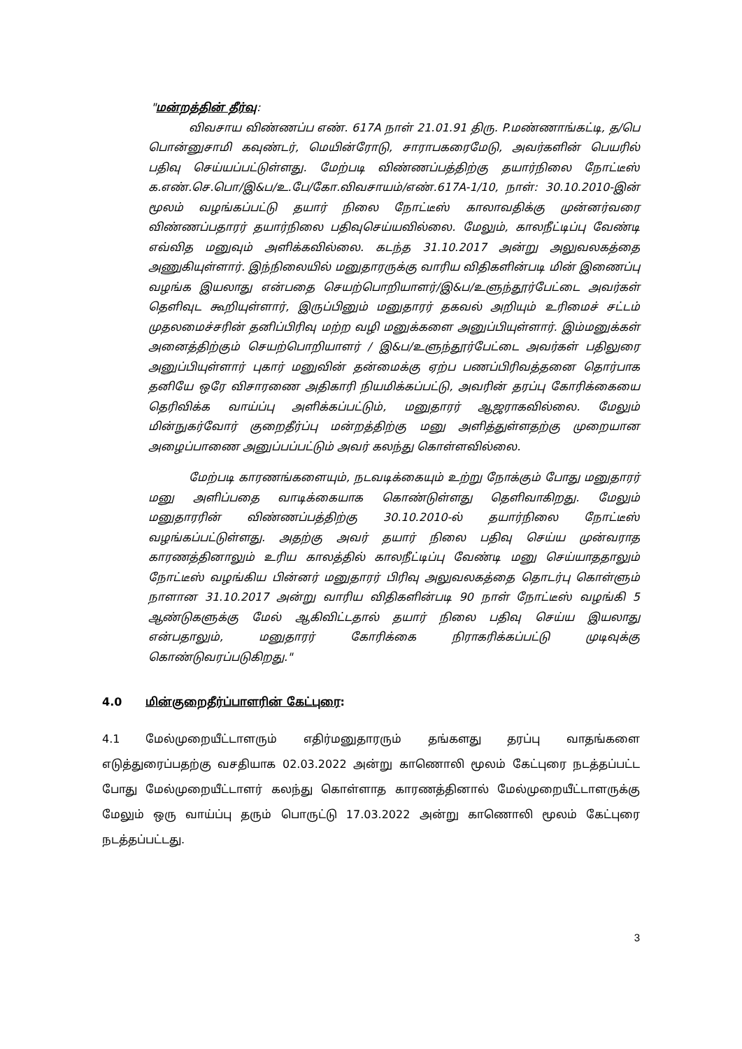"மன்றத்தின் தீர்வு:
விவசாய விண்ணப்ப எண். 617A நாள் 21.01.91 திரு. P.மண்ணாங்கட்டி, த/பெ பொன்னுசாமி கவுண்டர், மெயின்ரோடு, சாராபகரைமேடு, அவர்களின் பெயரில் பதிவு செய்யப்பட்டுள்ளது. மேற்படி விண்ணப்பத்திற்கு தயார்நிலை நோட்டீஸ் க.எண்.செ.பொ/இ&ப/உ.பே/கோ.விவசாயம்/எண்.617A-1/10, நாள்: 30.10.2010-இன் மூலம் வழங்கப்பட்டு தயார் நிலை நோட்டீஸ் காலாவதிக்கு முன்னர்வரை விண்ணப்பதாரர் தயார்நிலை பதிவுசெய்யவில்லை. மேலும், காலநீட்டிப்பு வேண்டி எவ்வித மனுவும் அளிக்கவில்லை. கடந்த 31.10.2017 அன்று அலுவலகத்தை அணுகியுள்ளார். இந்நிலையில் மனுதாரருக்கு வாரிய விதிகளின்படி மின் இணைப்பு வழங்க இயலாது என்பதை செயற்பொறியாளர்/இ&ப/உளுந்தூர்பேட்டை அவர்கள் தெளிவுட கூறியுள்ளார், இருப்பினும் மனுதாரர் தகவல் அறியும் உரிமைச் சட்டம் முதலமைச்சரின் தனிப்பிரிவு மற்ற வழி மனுக்களை அனுப்பியுள்ளார். இம்மனுக்கள் அனைத்திற்கும் செயற்பொறியாளர் / இ&ப/உளுந்தூர்பேட்டை அவர்கள் பதிலுரை அனுப்பியுள்ளார் புகார் மனுவின் தன்மைக்கு ஏற்ப பணப்பிரிவத்தனை தொர்பாக தனியே ஒரே விசாரணை அதிகாரி நியமிக்கப்பட்டு, அவரின் தரப்பு கோரிக்கையை தெரிவிக்க வாய்ப்பு அளிக்கப்பட்டும், மனுதாரர் ஆஜராகவில்லை. மேலும் மின்நுகர்வோர் குறைதீர்ப்பு மன்றத்திற்கு மனு அளித்துள்ளதற்கு முறையான அழைப்பாணை அனுப்பப்பட்டும் அவர் கலந்து கொள்ளவில்லை.
மேற்படி காரணங்களையும், நடவடிக்கையும் உற்று நோக்கும் போது மனுதாரர் மனு அளிப்பதை வாடிக்கையாக கொண்டுள்ளது தெளிவாகிறது. மேலும் மனுதாரரின் விண்ணப்பத்திற்கு 30.10.2010-ல் தயார்நிலை நோட்டீஸ் வழங்கப்பட்டுள்ளது. அதற்கு அவர் தயார் நிலை பதிவு செய்ய முன்வராத காரணத்தினாலும் உரிய காலத்தில் காலநீட்டிப்பு வேண்டி மனு செய்யாததாலும் நோட்டீஸ் வழங்கிய பின்னர் மனுதாரர் பிரிவு அலுவலகத்தை தொடர்பு கொள்ளும் நாளான 31.10.2017 அன்று வாரிய விதிகளின்படி 90 நாள் நோட்டீஸ் வழங்கி 5 ஆண்டுகளுக்கு மேல் ஆகிவிட்டதால் தயார் நிலை பதிவு செய்ய இயலாது என்பதாலும், மனுதாரர் கோரிக்கை நிராகரிக்கப்பட்டு முடிவுக்கு கொண்டுவரப்படுகிறது."
4.0 மின்குறைதீர்ப்பாளரின் கேட்புரை:
4.1 மேல்முறையீட்டாளரும் எதிர்மனுதாரரும் தங்களது தரப்பு வாதங்களை எடுத்துரைப்பதற்கு வசதியாக 02.03.2022 அன்று காணொலி மூலம் கேட்புரை நடத்தப்பட்ட போது மேல்முறையீட்டாளர் கலந்து கொள்ளாத காரணத்தினால் மேல்முறையீட்டாளருக்கு மேலும் ஒரு வாய்ப்பு தரும் பொருட்டு 17.03.2022 அன்று காணொலி மூலம் கேட்புரை நடத்தப்பட்டது.
3